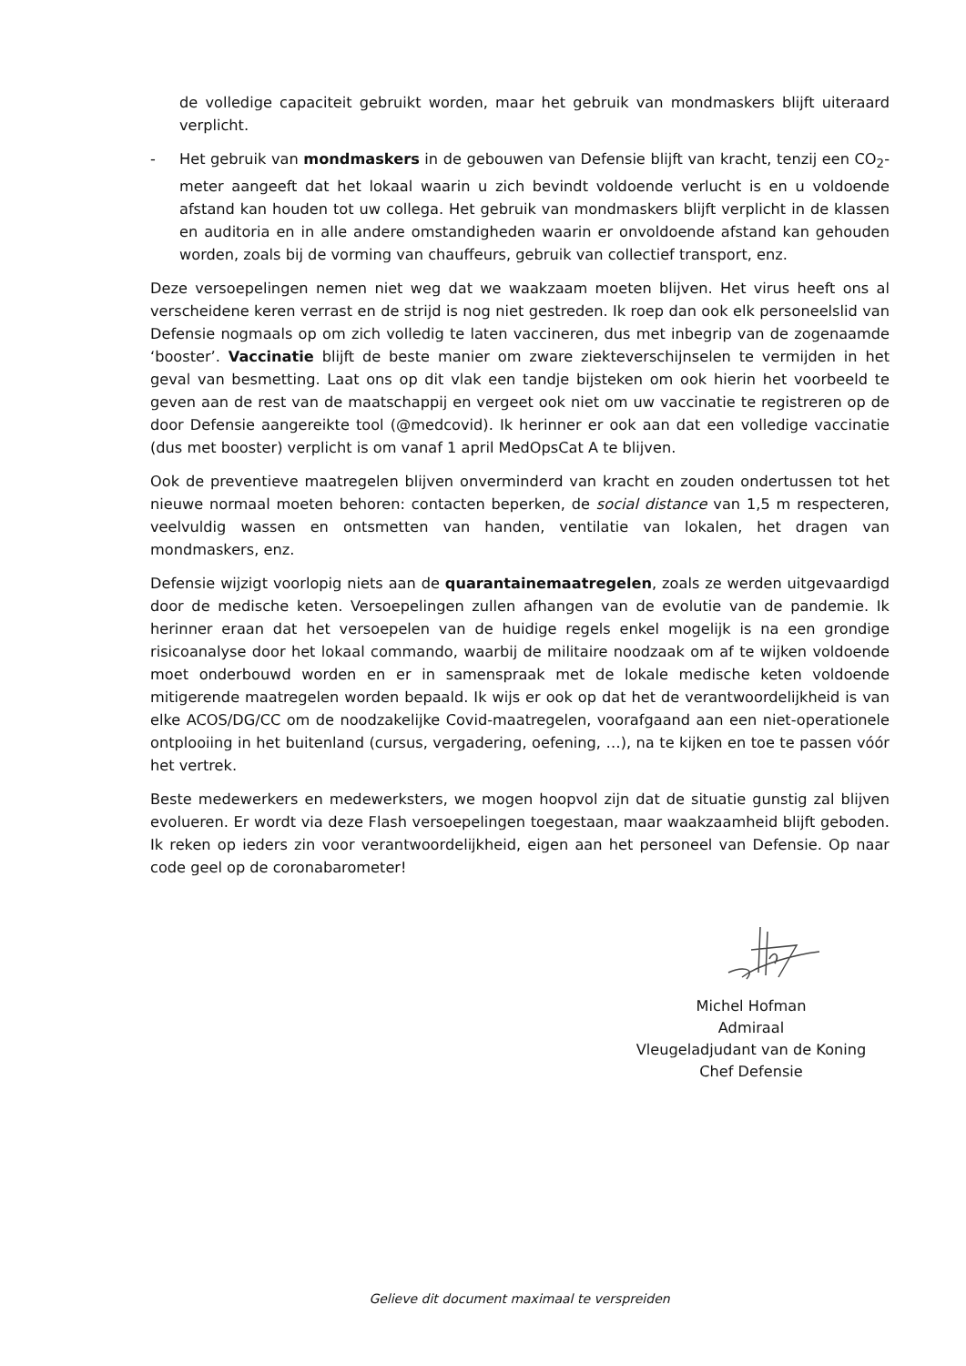de volledige capaciteit gebruikt worden, maar het gebruik van mondmaskers blijft uiteraard verplicht.
- Het gebruik van mondmaskers in de gebouwen van Defensie blijft van kracht, tenzij een CO<sub>2</sub>-meter aangeeft dat het lokaal waarin u zich bevindt voldoende verlucht is en u voldoende afstand kan houden tot uw collega. Het gebruik van mondmaskers blijft verplicht in de klassen en auditoria en in alle andere omstandigheden waarin er onvoldoende afstand kan gehouden worden, zoals bij de vorming van chauffeurs, gebruik van collectief transport, enz.
Deze versoepelingen nemen niet weg dat we waakzaam moeten blijven. Het virus heeft ons al verscheidene keren verrast en de strijd is nog niet gestreden. Ik roep dan ook elk personeelslid van Defensie nogmaals op om zich volledig te laten vaccineren, dus met inbegrip van de zogenaamde ‘booster’. Vaccinatie blijft de beste manier om zware ziekteverschijnselen te vermijden in het geval van besmetting. Laat ons op dit vlak een tandje bijsteken om ook hierin het voorbeeld te geven aan de rest van de maatschappij en vergeet ook niet om uw vaccinatie te registreren op de door Defensie aangereikte tool (@medcovid). Ik herinner er ook aan dat een volledige vaccinatie (dus met booster) verplicht is om vanaf 1 april MedOpsCat A te blijven.
Ook de preventieve maatregelen blijven onverminderd van kracht en zouden ondertussen tot het nieuwe normaal moeten behoren: contacten beperken, de social distance van 1,5 m respecteren, veelvuldig wassen en ontsmetten van handen, ventilatie van lokalen, het dragen van mondmaskers, enz.
Defensie wijzigt voorlopig niets aan de quarantainemaatregelen, zoals ze werden uitgevaardigd door de medische keten. Versoepelingen zullen afhangen van de evolutie van de pandemie. Ik herinner eraan dat het versoepelen van de huidige regels enkel mogelijk is na een grondige risicoanalyse door het lokaal commando, waarbij de militaire noodzaak om af te wijken voldoende moet onderbouwd worden en er in samenspraak met de lokale medische keten voldoende mitigerende maatregelen worden bepaald. Ik wijs er ook op dat het de verantwoordelijkheid is van elke ACOS/DG/CC om de noodzakelijke Covid-maatregelen, voorafgaand aan een niet-operationele ontplooiing in het buitenland (cursus, vergadering, oefening, …), na te kijken en toe te passen vóór het vertrek.
Beste medewerkers en medewerksters, we mogen hoopvol zijn dat de situatie gunstig zal blijven evolueren. Er wordt via deze Flash versoepelingen toegestaan, maar waakzaamheid blijft geboden. Ik reken op ieders zin voor verantwoordelijkheid, eigen aan het personeel van Defensie. Op naar code geel op de coronabarometer!
Michel Hofman
Admiraal
Vleugeladjudant van de Koning
Chef Defensie
Gelieve dit document maximaal te verspreiden